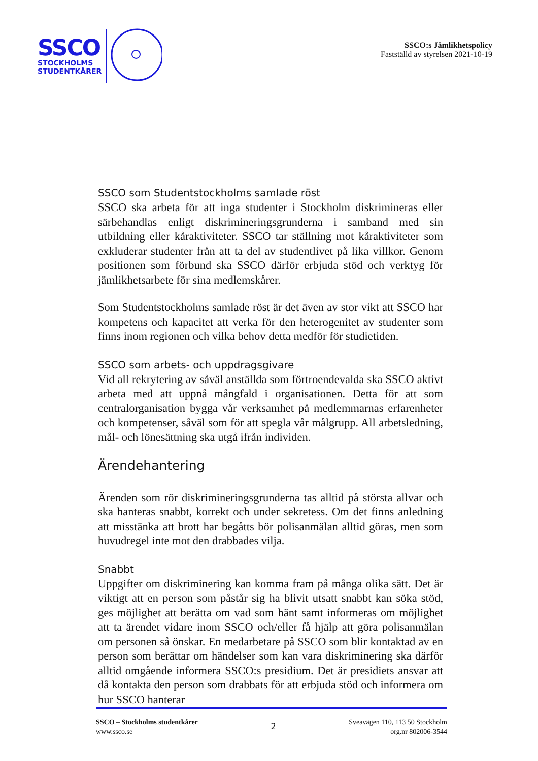SSCO
STOCKHOLMS
STUDENTKÅRER
SSCO:s Jämlikhetspolicy
Fastställd av styrelsen 2021-10-19
SSCO som Studentstockholms samlade röst
SSCO ska arbeta för att inga studenter i Stockholm diskrimineras eller särbehandlas enligt diskrimineringsgrunderna i samband med sin utbildning eller kåraktiviteter. SSCO tar ställning mot kåraktiviteter som exkluderar studenter från att ta del av studentlivet på lika villkor. Genom positionen som förbund ska SSCO därför erbjuda stöd och verktyg för jämlikhetsarbete för sina medlemskårer.
Som Studentstockholms samlade röst är det även av stor vikt att SSCO har kompetens och kapacitet att verka för den heterogenitet av studenter som finns inom regionen och vilka behov detta medför för studietiden.
SSCO som arbets- och uppdragsgivare
Vid all rekrytering av såväl anställda som förtroendevalda ska SSCO aktivt arbeta med att uppnå mångfald i organisationen. Detta för att som centralorganisation bygga vår verksamhet på medlemmarnas erfarenheter och kompetenser, såväl som för att spegla vår målgrupp. All arbetsledning, mål- och lönesättning ska utgå ifrån individen.
Ärendehantering
Ärenden som rör diskrimineringsgrunderna tas alltid på största allvar och ska hanteras snabbt, korrekt och under sekretess. Om det finns anledning att misstänka att brott har begåtts bör polisanmälan alltid göras, men som huvudregel inte mot den drabbades vilja.
Snabbt
Uppgifter om diskriminering kan komma fram på många olika sätt. Det är viktigt att en person som påstår sig ha blivit utsatt snabbt kan söka stöd, ges möjlighet att berätta om vad som hänt samt informeras om möjlighet att ta ärendet vidare inom SSCO och/eller få hjälp att göra polisanmälan om personen så önskar. En medarbetare på SSCO som blir kontaktad av en person som berättar om händelser som kan vara diskriminering ska därför alltid omgående informera SSCO:s presidium. Det är presidiets ansvar att då kontakta den person som drabbats för att erbjuda stöd och informera om hur SSCO hanterar
SSCO – Stockholms studentkårer
www.ssco.se
2
Sveavägen 110, 113 50 Stockholm
org.nr 802006-3544